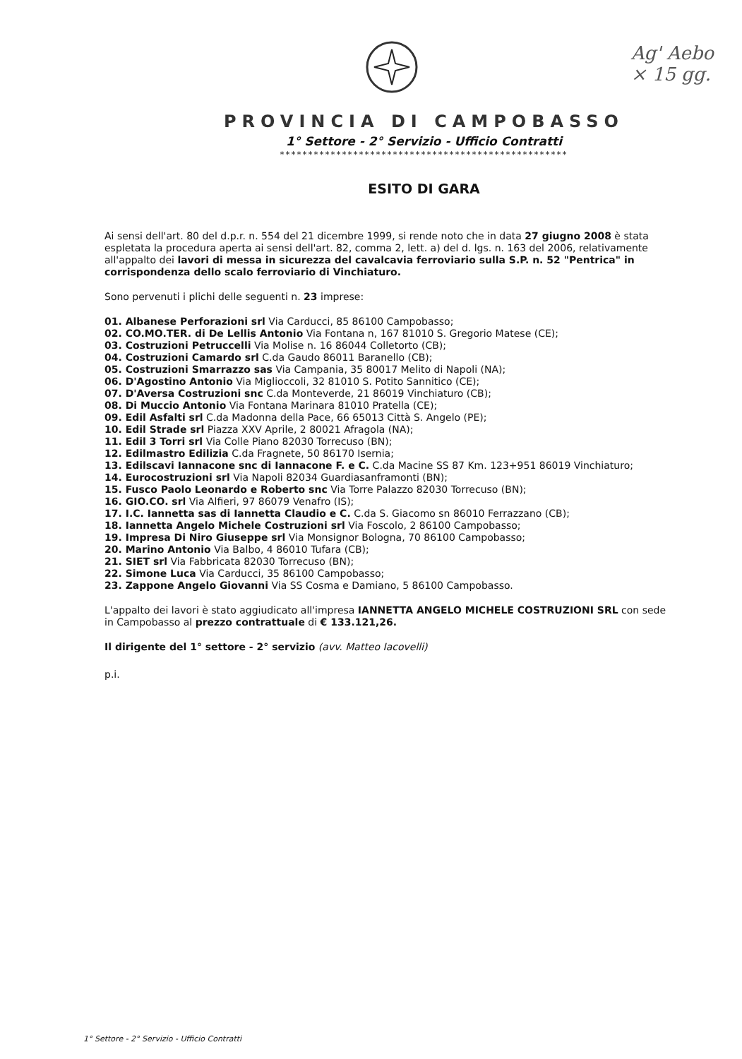Ag' Aebo
× 15 gg.
PROVINCIA DI CAMPOBASSO
1° Settore - 2° Servizio - Ufficio Contratti
***************************************************
ESITO DI GARA
Ai sensi dell'art. 80 del d.p.r. n. 554 del 21 dicembre 1999, si rende noto che in data 27 giugno 2008 è stata espletata la procedura aperta ai sensi dell'art. 82, comma 2, lett. a) del d. lgs. n. 163 del 2006, relativamente all'appalto dei lavori di messa in sicurezza del cavalcavia ferroviario sulla S.P. n. 52 "Pentrica" in corrispondenza dello scalo ferroviario di Vinchiaturo.
Sono pervenuti i plichi delle seguenti n. 23 imprese:
01. Albanese Perforazioni srl Via Carducci, 85 86100 Campobasso;
02. CO.MO.TER. di De Lellis Antonio Via Fontana n, 167 81010 S. Gregorio Matese (CE);
03. Costruzioni Petruccelli Via Molise n. 16 86044 Colletorto (CB);
04. Costruzioni Camardo srl C.da Gaudo 86011 Baranello (CB);
05. Costruzioni Smarrazzo sas Via Campania, 35 80017 Melito di Napoli (NA);
06. D'Agostino Antonio Via Miglioccoli, 32 81010 S. Potito Sannitico (CE);
07. D'Aversa Costruzioni snc C.da Monteverde, 21 86019 Vinchiaturo (CB);
08. Di Muccio Antonio Via Fontana Marinara 81010 Pratella (CE);
09. Edil Asfalti srl C.da Madonna della Pace, 66 65013 Città S. Angelo (PE);
10. Edil Strade srl Piazza XXV Aprile, 2 80021 Afragola (NA);
11. Edil 3 Torri srl Via Colle Piano 82030 Torrecuso (BN);
12. Edilmastro Edilizia C.da Fragnete, 50 86170 Isernia;
13. Edilscavi Iannacone snc di Iannacone F. e C. C.da Macine SS 87 Km. 123+951 86019 Vinchiaturo;
14. Eurocostruzioni srl Via Napoli 82034 Guardiasanframonti (BN);
15. Fusco Paolo Leonardo e Roberto snc Via Torre Palazzo 82030 Torrecuso (BN);
16. GIO.CO. srl Via Alfieri, 97 86079 Venafro (IS);
17. I.C. Iannetta sas di Iannetta Claudio e C. C.da S. Giacomo sn 86010 Ferrazzano (CB);
18. Iannetta Angelo Michele Costruzioni srl Via Foscolo, 2 86100 Campobasso;
19. Impresa Di Niro Giuseppe srl Via Monsignor Bologna, 70 86100 Campobasso;
20. Marino Antonio Via Balbo, 4 86010 Tufara (CB);
21. SIET srl Via Fabbricata 82030 Torrecuso (BN);
22. Simone Luca Via Carducci, 35 86100 Campobasso;
23. Zappone Angelo Giovanni Via SS Cosma e Damiano, 5 86100 Campobasso.
L'appalto dei lavori è stato aggiudicato all'impresa IANNETTA ANGELO MICHELE COSTRUZIONI SRL con sede in Campobasso al prezzo contrattuale di € 133.121,26.
Il dirigente del 1° settore - 2° servizio (avv. Matteo Iacovelli)
p.i.
1° Settore - 2° Servizio - Ufficio Contratti